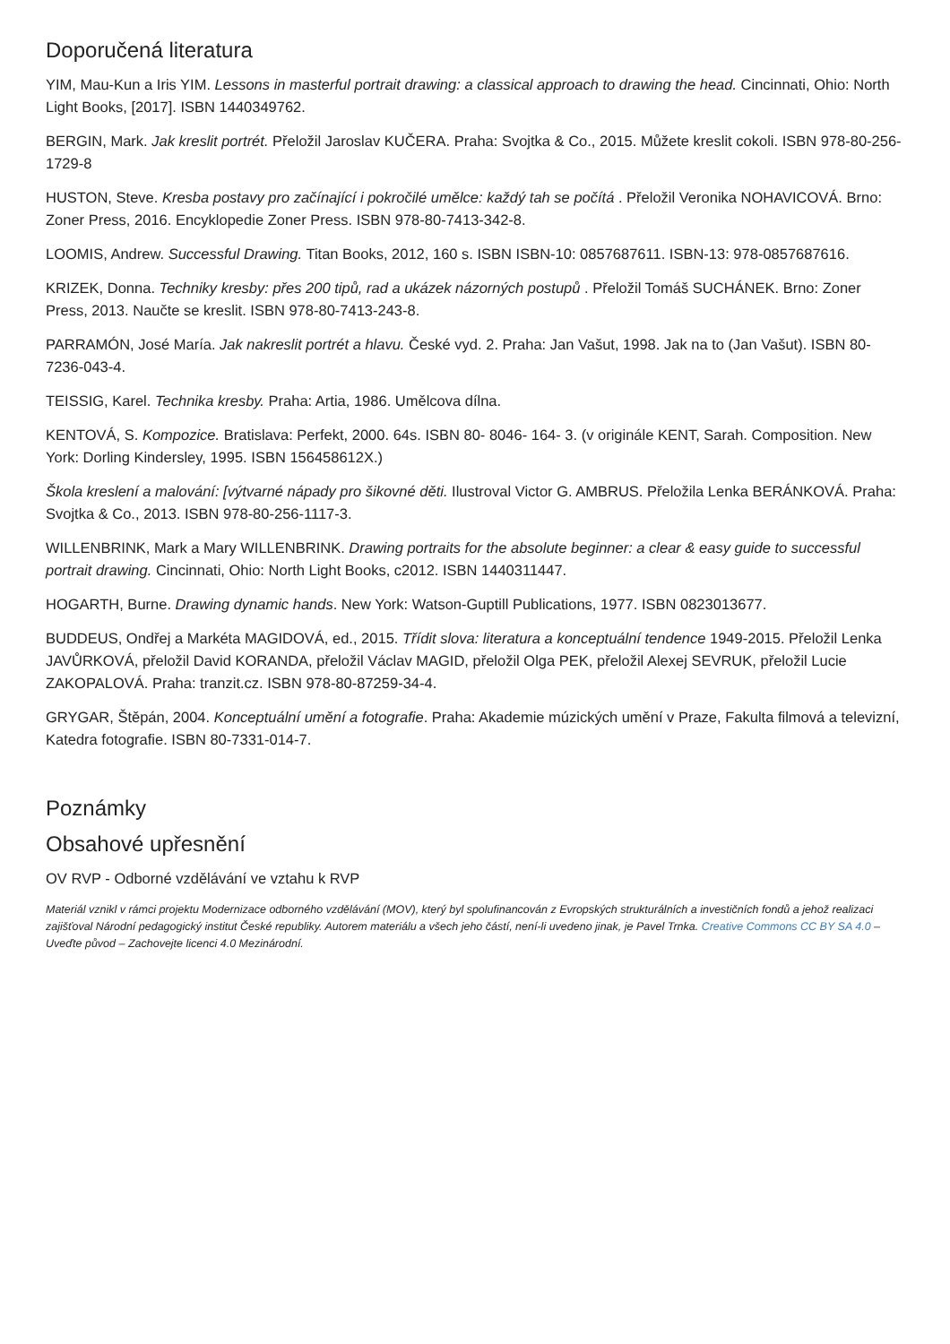Doporučená literatura
YIM, Mau-Kun a Iris YIM. Lessons in masterful portrait drawing: a classical approach to drawing the head. Cincinnati, Ohio: North Light Books, [2017]. ISBN 1440349762.
BERGIN, Mark. Jak kreslit portrét. Přeložil Jaroslav KUČERA. Praha: Svojtka & Co., 2015. Můžete kreslit cokoli. ISBN 978-80-256-1729-8
HUSTON, Steve. Kresba postavy pro začínající i pokročilé umělce: každý tah se počítá . Přeložil Veronika NOHAVICOVÁ. Brno: Zoner Press, 2016. Encyklopedie Zoner Press. ISBN 978-80-7413-342-8.
LOOMIS, Andrew. Successful Drawing. Titan Books, 2012, 160 s. ISBN ISBN-10: 0857687611. ISBN-13: 978-0857687616.
KRIZEK, Donna. Techniky kresby: přes 200 tipů, rad a ukázek názorných postupů . Přeložil Tomáš SUCHÁNEK. Brno: Zoner Press, 2013. Naučte se kreslit. ISBN 978-80-7413-243-8.
PARRAMÓN, José María. Jak nakreslit portrét a hlavu. České vyd. 2. Praha: Jan Vašut, 1998. Jak na to (Jan Vašut). ISBN 80-7236-043-4.
TEISSIG, Karel. Technika kresby. Praha: Artia, 1986. Umělcova dílna.
KENTOVÁ, S. Kompozice. Bratislava: Perfekt, 2000. 64s. ISBN 80- 8046- 164- 3. (v originále KENT, Sarah. Composition. New York: Dorling Kindersley, 1995. ISBN 156458612X.)
Škola kreslení a malování: [výtvarné nápady pro šikovné děti. Ilustroval Victor G. AMBRUS. Přeložila Lenka BERÁNKOVÁ. Praha: Svojtka & Co., 2013. ISBN 978-80-256-1117-3.
WILLENBRINK, Mark a Mary WILLENBRINK. Drawing portraits for the absolute beginner: a clear & easy guide to successful portrait drawing. Cincinnati, Ohio: North Light Books, c2012. ISBN 1440311447.
HOGARTH, Burne. Drawing dynamic hands. New York: Watson-Guptill Publications, 1977. ISBN 0823013677.
BUDDEUS, Ondřej a Markéta MAGIDOVÁ, ed., 2015. Třídit slova: literatura a konceptuální tendence 1949-2015. Přeložil Lenka JAVŮRKOVÁ, přeložil David KORANDA, přeložil Václav MAGID, přeložil Olga PEK, přeložil Alexej SEVRUK, přeložil Lucie ZAKOPALOVÁ. Praha: tranzit.cz. ISBN 978-80-87259-34-4.
GRYGAR, Štěpán, 2004. Konceptuální umění a fotografie. Praha: Akademie múzických umění v Praze, Fakulta filmová a televizní, Katedra fotografie. ISBN 80-7331-014-7.
Poznámky
Obsahové upřesnění
OV RVP - Odborné vzdělávání ve vztahu k RVP
Materiál vznikl v rámci projektu Modernizace odborného vzdělávání (MOV), který byl spolufinancován z Evropských strukturálních a investičních fondů a jehož realizaci zajišťoval Národní pedagogický institut České republiky. Autorem materiálu a všech jeho částí, není-li uvedeno jinak, je Pavel Trnka. Creative Commons CC BY SA 4.0 – Uveďte původ – Zachovejte licenci 4.0 Mezinárodní.